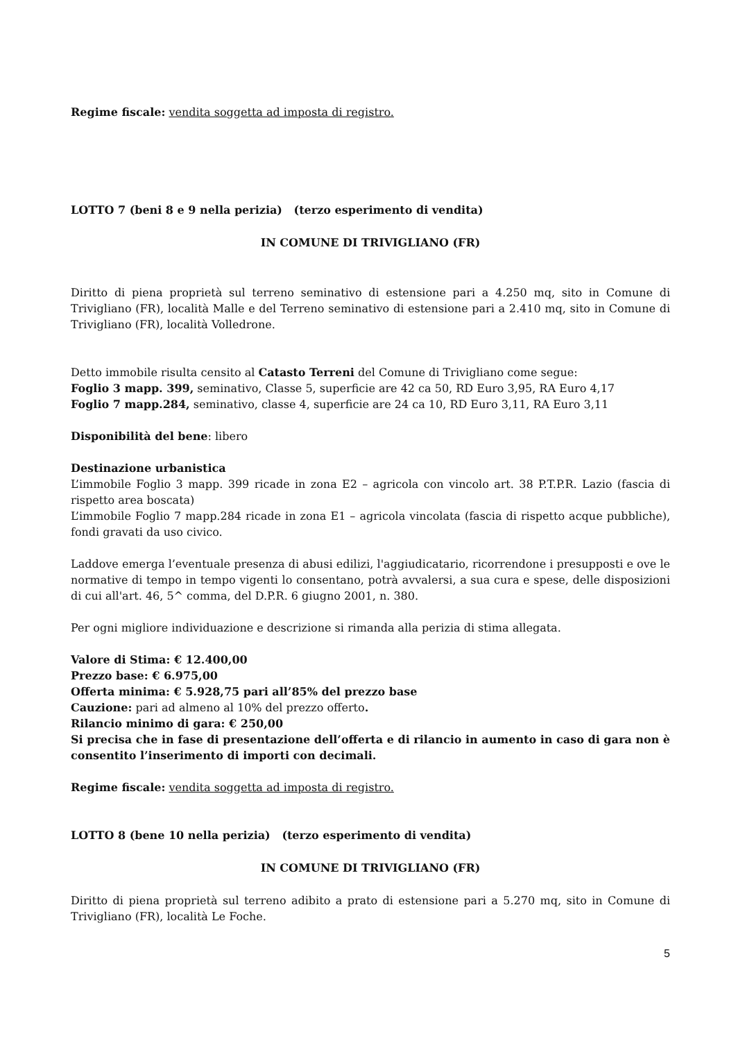Regime fiscale: vendita soggetta ad imposta di registro.
LOTTO 7 (beni 8 e 9 nella perizia) (terzo esperimento di vendita)
IN COMUNE DI TRIVIGLIANO (FR)
Diritto di piena proprietà sul terreno seminativo di estensione pari a 4.250 mq, sito in Comune di Trivigliano (FR), località Malle e del Terreno seminativo di estensione pari a 2.410 mq, sito in Comune di Trivigliano (FR), località Volledrone.
Detto immobile risulta censito al Catasto Terreni del Comune di Trivigliano come segue:
Foglio 3 mapp. 399, seminativo, Classe 5, superficie are 42 ca 50, RD Euro 3,95, RA Euro 4,17
Foglio 7 mapp.284, seminativo, classe 4, superficie are 24 ca 10, RD Euro 3,11, RA Euro 3,11
Disponibilità del bene: libero
Destinazione urbanistica
L’immobile Foglio 3 mapp. 399 ricade in zona E2 – agricola con vincolo art. 38 P.T.P.R. Lazio (fascia di rispetto area boscata)
L’immobile Foglio 7 mapp.284 ricade in zona E1 – agricola vincolata (fascia di rispetto acque pubbliche), fondi gravati da uso civico.
Laddove emerga l’eventuale presenza di abusi edilizi, l'aggiudicatario, ricorrendone i presupposti e ove le normative di tempo in tempo vigenti lo consentano, potrà avvalersi, a sua cura e spese, delle disposizioni di cui all'art. 46, 5^ comma, del D.P.R. 6 giugno 2001, n. 380.
Per ogni migliore individuazione e descrizione si rimanda alla perizia di stima allegata.
Valore di Stima: € 12.400,00
Prezzo base: € 6.975,00
Offerta minima: € 5.928,75 pari all’85% del prezzo base
Cauzione: pari ad almeno al 10% del prezzo offerto.
Rilancio minimo di gara: € 250,00
Si precisa che in fase di presentazione dell’offerta e di rilancio in aumento in caso di gara non è consentito l’inserimento di importi con decimali.
Regime fiscale: vendita soggetta ad imposta di registro.
LOTTO 8 (bene 10 nella perizia) (terzo esperimento di vendita)
IN COMUNE DI TRIVIGLIANO (FR)
Diritto di piena proprietà sul terreno adibito a prato di estensione pari a 5.270 mq, sito in Comune di Trivigliano (FR), località Le Foche.
5